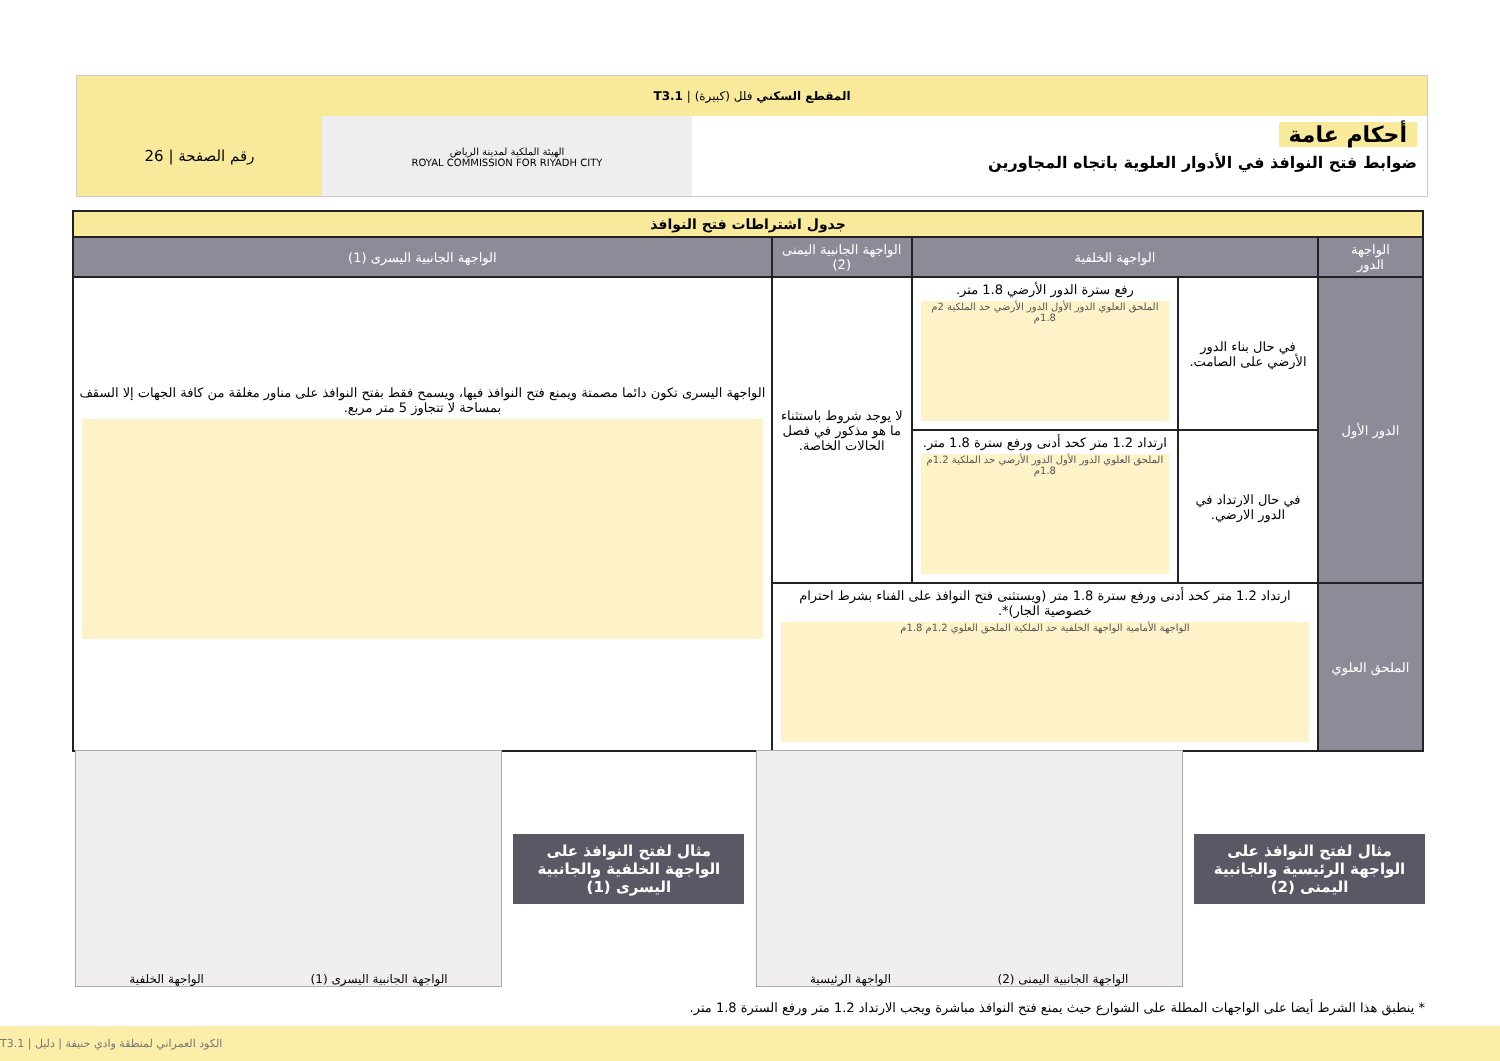المقطع السكني فلل (كبيرة) | T3.1
أحكام عامة
ضوابط فتح النوافذ في الأدوار العلوية باتجاه المجاورين
الهيئة الملكية لمدينة الرياض
ROYAL COMMISSION FOR RIYADH CITY
رقم الصفحة | 26
| جدول اشتراطات فتح النوافذ | | | | |
| الواجهة الدور | الواجهة الخلفية | | الواجهة الجانبية اليمنى (2) | الواجهة الجانبية اليسرى (1) |
| الدور الأول | في حال بناء الدور الأرضي على الصامت. | رفع سترة الدور الأرضي 1.8 متر. الملحق العلوي الدور الأول الدور الأرضي حد الملكية 2م 1.8م | لا يوجد شروط باستثناء ما هو مذكور في فصل الحالات الخاصة. | الواجهة اليسرى تكون دائما مصمتة ويمنع فتح النوافذ فيها، ويسمح فقط بفتح النوافذ على مناور مغلقة من كافة الجهات إلا السقف بمساحة لا تتجاوز 5 متر مربع. |
| | في حال الارتداد في الدور الارضي. | ارتداد 1.2 متر كحد أدنى ورفع سترة 1.8 متر. الملحق العلوي الدور الأول الدور الأرضي حد الملكية 1.2م 1.8م | | |
| الملحق العلوي | ارتداد 1.2 متر كحد أدنى ورفع سترة 1.8 متر (ويستثنى فتح النوافذ على الفناء بشرط احترام خصوصية الجار)*. الواجهة الأمامية الواجهة الخلفية حد الملكية الملحق العلوي 1.2م 1.8م | | | |
مثال لفتح النوافذ على الواجهة الرئيسية والجانبية اليمنى (2)
الواجهة الجانبية اليمنى (2) الواجهة الرئيسية
مثال لفتح النوافذ على الواجهة الخلفية والجانبية اليسرى (1)
الواجهة الجانبية اليسرى (1) الواجهة الخلفية
* ينطبق هذا الشرط أيضا على الواجهات المطلة على الشوارع حيث يمنع فتح النوافذ مباشرة ويجب الارتداد 1.2 متر ورفع السترة 1.8 متر.
الكود العمراني لمنطقة وادي حنيفة | دليل | T3.1